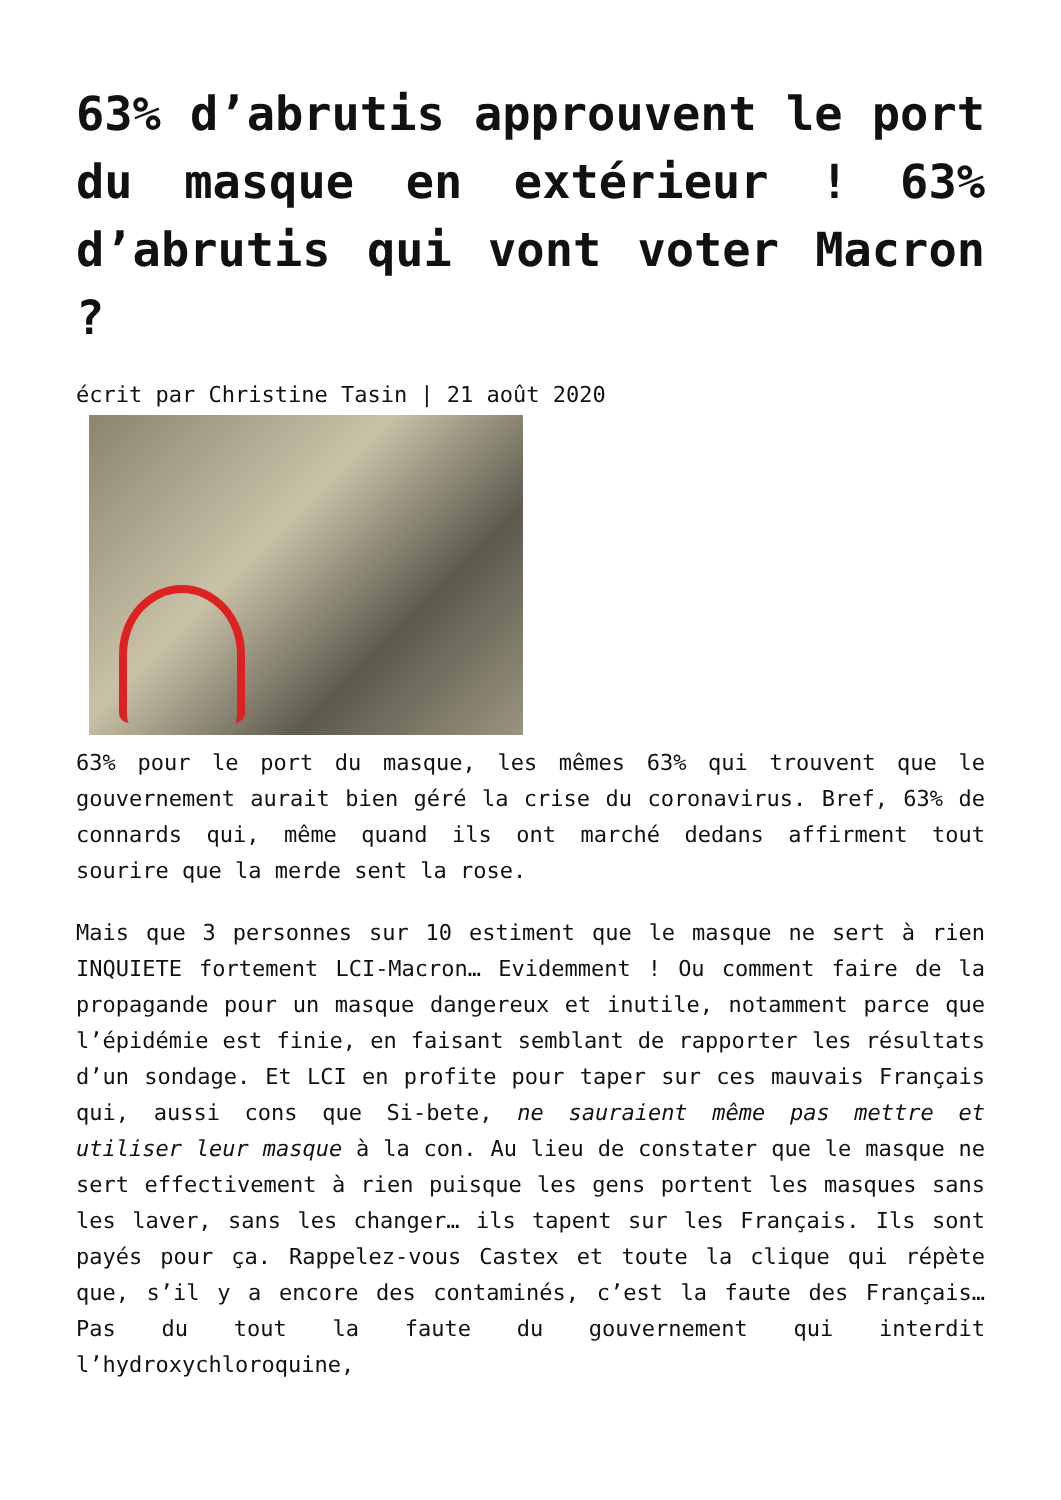63% d’abrutis approuvent le port du masque en extérieur ! 63% d’abrutis qui vont voter Macron ?
écrit par Christine Tasin | 21 août 2020
63% pour le port du masque, les mêmes 63% qui trouvent que le gouvernement aurait bien géré la crise du coronavirus. Bref, 63% de connards qui, même quand ils ont marché dedans affirment tout sourire que la merde sent la rose.
Mais que 3 personnes sur 10 estiment que le masque ne sert à rien INQUIETE fortement LCI-Macron… Evidemment ! Ou comment faire de la propagande pour un masque dangereux et inutile, notamment parce que l’épidémie est finie, en faisant semblant de rapporter les résultats d’un sondage. Et LCI en profite pour taper sur ces mauvais Français qui, aussi cons que Si-bete, ne sauraient même pas mettre et utiliser leur masque à la con. Au lieu de constater que le masque ne sert effectivement à rien puisque les gens portent les masques sans les laver, sans les changer… ils tapent sur les Français. Ils sont payés pour ça. Rappelez-vous Castex et toute la clique qui répète que, s’il y a encore des contaminés, c’est la faute des Français… Pas du tout la faute du gouvernement qui interdit l’hydroxychloroquine,